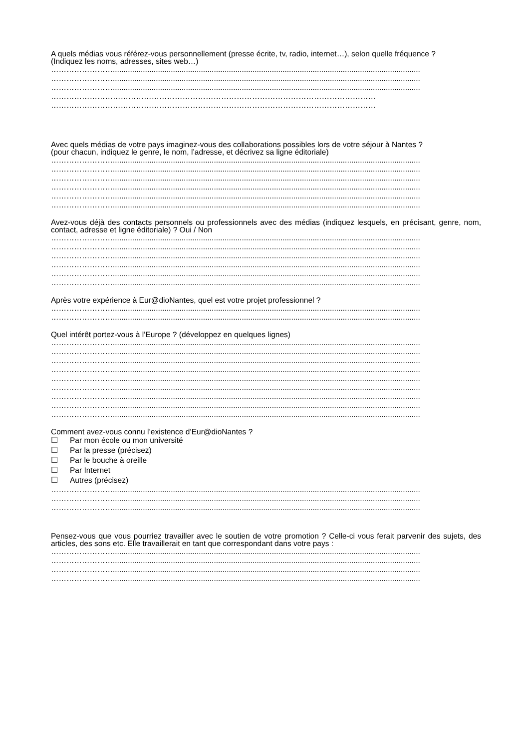A quels médias vous référez-vous personnellement (presse écrite, tv, radio, internet…), selon quelle fréquence ?
(Indiquez les noms, adresses, sites web…)
……………………...............................................................................................................................................
……………………...............................................................................................................................................
……………………...............................................................................................................................................
………………………………………………………………………………………………………………
………………………………………………………………………………………………………………
Avec quels médias de votre pays imaginez-vous des collaborations possibles lors de votre séjour à Nantes ?
(pour chacun, indiquez le genre, le nom, l’adresse, et décrivez sa ligne éditoriale)
……………………...............................................................................................................................................
……………………...............................................................................................................................................
……………………...............................................................................................................................................
……………………...............................................................................................................................................
……………………...............................................................................................................................................
……………………...............................................................................................................................................
Avez-vous déjà des contacts personnels ou professionnels avec des médias (indiquez lesquels, en précisant, genre, nom, contact, adresse et ligne éditoriale) ? Oui / Non
……………………...............................................................................................................................................
……………………...............................................................................................................................................
……………………...............................................................................................................................................
……………………...............................................................................................................................................
……………………...............................................................................................................................................
……………………...............................................................................................................................................
Après votre expérience à Eur@dioNantes, quel est votre projet professionnel ?
……………………...............................................................................................................................................
……………………...............................................................................................................................................
Quel intérêt portez-vous à l’Europe ? (développez en quelques lignes)
……………………...............................................................................................................................................
……………………...............................................................................................................................................
……………………...............................................................................................................................................
……………………...............................................................................................................................................
……………………...............................................................................................................................................
……………………...............................................................................................................................................
……………………...............................................................................................................................................
……………………...............................................................................................................................................
……………………...............................................................................................................................................
Comment avez-vous connu l’existence d’Eur@dioNantes ?
☐ Par mon école ou mon université
☐ Par la presse (précisez)
☐ Par le bouche à oreille
☐ Par Internet
☐ Autres (précisez)
……………………...............................................................................................................................................
……………………...............................................................................................................................................
……………………...............................................................................................................................................
Pensez-vous que vous pourriez travailler avec le soutien de votre promotion ? Celle-ci vous ferait parvenir des sujets, des articles, des sons etc. Elle travaillerait en tant que correspondant dans votre pays :
……………………...............................................................................................................................................
……………………...............................................................................................................................................
……………………...............................................................................................................................................
……………………...............................................................................................................................................